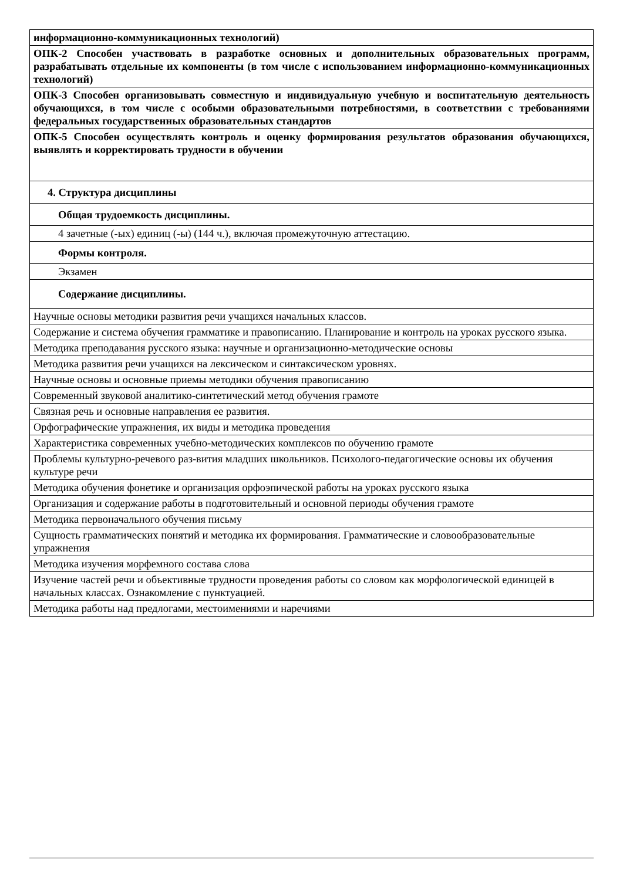| информационно-коммуникационных технологий) |
| ОПК-2 Способен участвовать в разработке основных и дополнительных образовательных программ, разрабатывать отдельные их компоненты (в том числе с использованием информационно-коммуникационных технологий) |
| ОПК-3 Способен организовывать совместную и индивидуальную учебную и воспитательную деятельность обучающихся, в том числе с особыми образовательными потребностями, в соответствии с требованиями федеральных государственных образовательных стандартов |
| ОПК-5 Способен осуществлять контроль и оценку формирования результатов образования обучающихся, выявлять и корректировать трудности в обучении |
| 4. Структура дисциплины |
| Общая трудоемкость дисциплины. |
| 4 зачетные (-ых) единиц (-ы) (144 ч.), включая промежуточную аттестацию. |
| Формы контроля. |
| Экзамен |
| Содержание дисциплины. |
| Научные основы методики развития речи учащихся начальных классов. |
| Содержание и система обучения грамматике и правописанию. Планирование и контроль на уроках русского языка. |
| Методика преподавания русского языка: научные и организационно-методические основы |
| Методика развития речи учащихся на лексическом и синтаксическом уровнях. |
| Научные основы и основные приемы методики обучения правописанию |
| Современный звуковой аналитико-синтетический метод обучения грамоте |
| Связная речь и основные направления ее развития. |
| Орфографические упражнения, их виды и методика проведения |
| Характеристика современных учебно-методических комплексов по обучению грамоте |
| Проблемы культурно-речевого раз-вития младших школьников. Психолого-педагогические основы их обучения культуре речи |
| Методика обучения фонетике и организация орфоэпической работы на уроках русского языка |
| Организация и содержание работы в подготовительный и основной периоды обучения грамоте |
| Методика первоначального обучения письму |
| Сущность грамматических понятий и методика их формирования. Грамматические и словообразовательные упражнения |
| Методика изучения морфемного состава слова |
| Изучение частей речи и объективные трудности проведения работы со словом как морфологической единицей в начальных классах. Ознакомление с пунктуацией. |
| Методика работы над предлогами, местоимениями и наречиями |